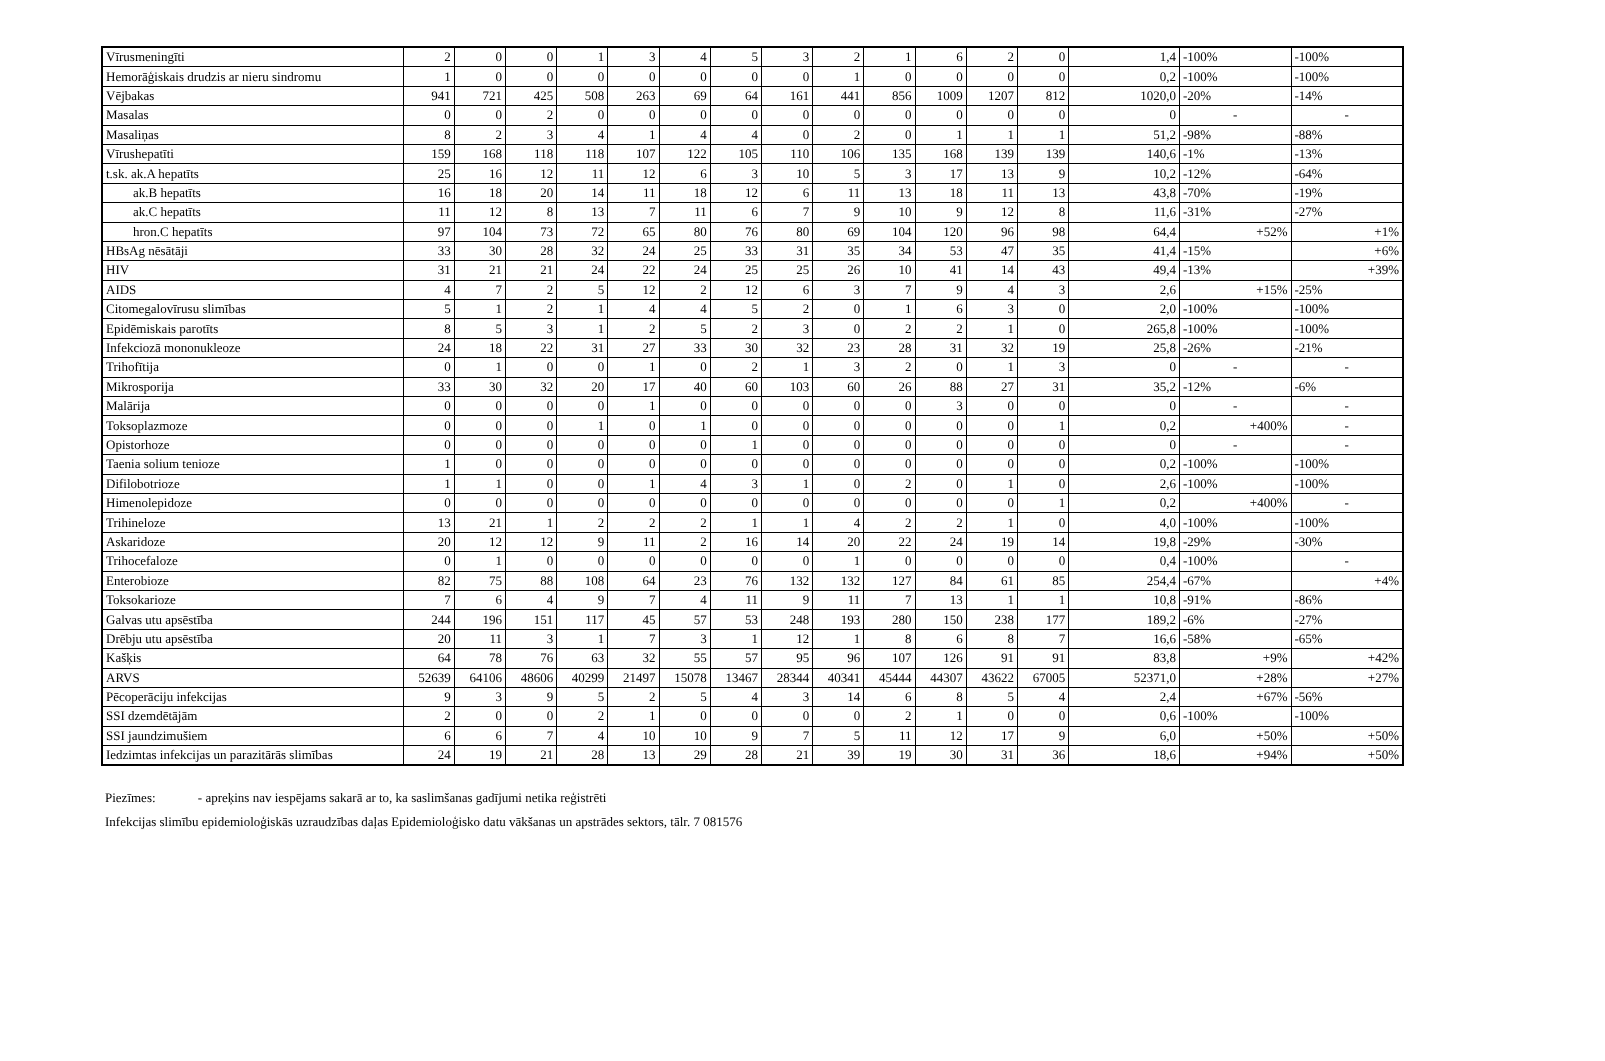| Vīrusmeningīti | 2 | 0 | 0 | 1 | 3 | 4 | 5 | 3 | 2 | 1 | 6 | 2 | 0 | 1,4 | -100% | -100% |
| Hemorāģiskais drudzis ar nieru sindromu | 1 | 0 | 0 | 0 | 0 | 0 | 0 | 0 | 1 | 0 | 0 | 0 | 0 | 0,2 | -100% | -100% |
| Vējbakas | 941 | 721 | 425 | 508 | 263 | 69 | 64 | 161 | 441 | 856 | 1009 | 1207 | 812 | 1020,0 | -20% | -14% |
| Masalas | 0 | 0 | 2 | 0 | 0 | 0 | 0 | 0 | 0 | 0 | 0 | 0 | 0 | 0 | - | - |
| Masaliņas | 8 | 2 | 3 | 4 | 1 | 4 | 4 | 0 | 2 | 0 | 1 | 1 | 1 | 51,2 | -98% | -88% |
| Vīrushepatīti | 159 | 168 | 118 | 118 | 107 | 122 | 105 | 110 | 106 | 135 | 168 | 139 | 139 | 140,6 | -1% | -13% |
| t.sk. ak.A hepatīts | 25 | 16 | 12 | 11 | 12 | 6 | 3 | 10 | 5 | 3 | 17 | 13 | 9 | 10,2 | -12% | -64% |
| ak.B hepatīts | 16 | 18 | 20 | 14 | 11 | 18 | 12 | 6 | 11 | 13 | 18 | 11 | 13 | 43,8 | -70% | -19% |
| ak.C hepatīts | 11 | 12 | 8 | 13 | 7 | 11 | 6 | 7 | 9 | 10 | 9 | 12 | 8 | 11,6 | -31% | -27% |
| hron.C hepatīts | 97 | 104 | 73 | 72 | 65 | 80 | 76 | 80 | 69 | 104 | 120 | 96 | 98 | 64,4 | +52% | +1% |
| HBsAg nēsātāji | 33 | 30 | 28 | 32 | 24 | 25 | 33 | 31 | 35 | 34 | 53 | 47 | 35 | 41,4 | -15% | +6% |
| HIV | 31 | 21 | 21 | 24 | 22 | 24 | 25 | 25 | 26 | 10 | 41 | 14 | 43 | 49,4 | -13% | +39% |
| AIDS | 4 | 7 | 2 | 5 | 12 | 2 | 12 | 6 | 3 | 7 | 9 | 4 | 3 | 2,6 | +15% | -25% |
| Citomegalovīrusu slimības | 5 | 1 | 2 | 1 | 4 | 4 | 5 | 2 | 0 | 1 | 6 | 3 | 0 | 2,0 | -100% | -100% |
| Epidēmiskais parotīts | 8 | 5 | 3 | 1 | 2 | 5 | 2 | 3 | 0 | 2 | 2 | 1 | 0 | 265,8 | -100% | -100% |
| Infekciozā mononukleoze | 24 | 18 | 22 | 31 | 27 | 33 | 30 | 32 | 23 | 28 | 31 | 32 | 19 | 25,8 | -26% | -21% |
| Trihofītija | 0 | 1 | 0 | 0 | 1 | 0 | 2 | 1 | 3 | 2 | 0 | 1 | 3 | 0 | - | - |
| Mikrosporija | 33 | 30 | 32 | 20 | 17 | 40 | 60 | 103 | 60 | 26 | 88 | 27 | 31 | 35,2 | -12% | -6% |
| Malārija | 0 | 0 | 0 | 0 | 1 | 0 | 0 | 0 | 0 | 0 | 3 | 0 | 0 | 0 | - | - |
| Toksoplazmoze | 0 | 0 | 0 | 1 | 0 | 1 | 0 | 0 | 0 | 0 | 0 | 0 | 1 | 0,2 | +400% | - |
| Opistorhoze | 0 | 0 | 0 | 0 | 0 | 0 | 1 | 0 | 0 | 0 | 0 | 0 | 0 | 0 | - | - |
| Taenia solium tenioze | 1 | 0 | 0 | 0 | 0 | 0 | 0 | 0 | 0 | 0 | 0 | 0 | 0 | 0,2 | -100% | -100% |
| Difilobotrioze | 1 | 1 | 0 | 0 | 1 | 4 | 3 | 1 | 0 | 2 | 0 | 1 | 0 | 2,6 | -100% | -100% |
| Himenolepidoze | 0 | 0 | 0 | 0 | 0 | 0 | 0 | 0 | 0 | 0 | 0 | 0 | 1 | 0,2 | +400% | - |
| Trihineloze | 13 | 21 | 1 | 2 | 2 | 2 | 1 | 1 | 4 | 2 | 2 | 1 | 0 | 4,0 | -100% | -100% |
| Askaridoze | 20 | 12 | 12 | 9 | 11 | 2 | 16 | 14 | 20 | 22 | 24 | 19 | 14 | 19,8 | -29% | -30% |
| Trihocefaloze | 0 | 1 | 0 | 0 | 0 | 0 | 0 | 0 | 1 | 0 | 0 | 0 | 0 | 0,4 | -100% | - |
| Enterobioze | 82 | 75 | 88 | 108 | 64 | 23 | 76 | 132 | 132 | 127 | 84 | 61 | 85 | 254,4 | -67% | +4% |
| Toksokarioze | 7 | 6 | 4 | 9 | 7 | 4 | 11 | 9 | 11 | 7 | 13 | 1 | 1 | 10,8 | -91% | -86% |
| Galvas utu apsēstība | 244 | 196 | 151 | 117 | 45 | 57 | 53 | 248 | 193 | 280 | 150 | 238 | 177 | 189,2 | -6% | -27% |
| Drēbju utu apsēstība | 20 | 11 | 3 | 1 | 7 | 3 | 1 | 12 | 1 | 8 | 6 | 8 | 7 | 16,6 | -58% | -65% |
| Kašķis | 64 | 78 | 76 | 63 | 32 | 55 | 57 | 95 | 96 | 107 | 126 | 91 | 91 | 83,8 | +9% | +42% |
| ARVS | 52639 | 64106 | 48606 | 40299 | 21497 | 15078 | 13467 | 28344 | 40341 | 45444 | 44307 | 43622 | 67005 | 52371,0 | +28% | +27% |
| Pēcoperāciju infekcijas | 9 | 3 | 9 | 5 | 2 | 5 | 4 | 3 | 14 | 6 | 8 | 5 | 4 | 2,4 | +67% | -56% |
| SSI dzemdētājām | 2 | 0 | 0 | 2 | 1 | 0 | 0 | 0 | 0 | 2 | 1 | 0 | 0 | 0,6 | -100% | -100% |
| SSI jaundzimušiem | 6 | 6 | 7 | 4 | 10 | 10 | 9 | 7 | 5 | 11 | 12 | 17 | 9 | 6,0 | +50% | +50% |
| Iedzimtas infekcijas un parazitārās slimības | 24 | 19 | 21 | 28 | 13 | 29 | 28 | 21 | 39 | 19 | 30 | 31 | 36 | 18,6 | +94% | +50% |
Piezīmes: - apreķins nav iespējams sakarā ar to, ka saslimšanas gadījumi netika reģistrēti
Infekcijas slimību epidemioloģiskās uzraudzības daļas Epidemioloģisko datu vākšanas un apstrādes sektors, tālr. 7 081576